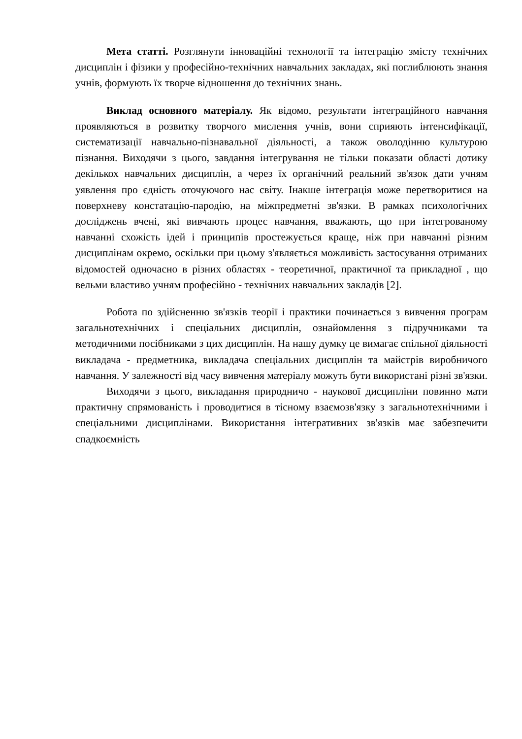Мета статті. Розглянути інноваційні технології та інтеграцію змісту технічних дисциплін і фізики у професійно-технічних навчальних закладах, які поглиблюють знання учнів, формують їх творче відношення до технічних знань.
Виклад основного матеріалу. Як відомо, результати інтеграційного навчання проявляються в розвитку творчого мислення учнів, вони сприяють інтенсифікації, систематизації навчально-пізнавальної діяльності, а також оволодінню культурою пізнання. Виходячи з цього, завдання інтегрування не тільки показати області дотику декількох навчальних дисциплін, а через їх органічний реальний зв'язок дати учням уявлення про єдність оточуючого нас світу. Інакше інтеграція може перетворитися на поверхневу констатацію-пародію, на міжпредметні зв'язки. В рамках психологічних досліджень вчені, які вивчають процес навчання, вважають, що при інтегрованому навчанні схожість ідей і принципів простежується краще, ніж при навчанні різним дисциплінам окремо, оскільки при цьому з'являється можливість застосування отриманих відомостей одночасно в різних областях - теоретичної, практичної та прикладної , що вельми властиво учням професійно - технічних навчальних закладів [2].
Робота по здійсненню зв'язків теорії і практики починається з вивчення програм загальнотехнічних і спеціальних дисциплін, ознайомлення з підручниками та методичними посібниками з цих дисциплін. На нашу думку це вимагає спільної діяльності викладача - предметника, викладача спеціальних дисциплін та майстрів виробничого навчання. У залежності від часу вивчення матеріалу можуть бути використані різні зв'язки.
Виходячи з цього, викладання природничо - наукової дисципліни повинно мати практичну спрямованість і проводитися в тісному взаємозв'язку з загальнотехнічними і спеціальними дисциплінами. Використання інтегративних зв'язків має забезпечити спадкоємність